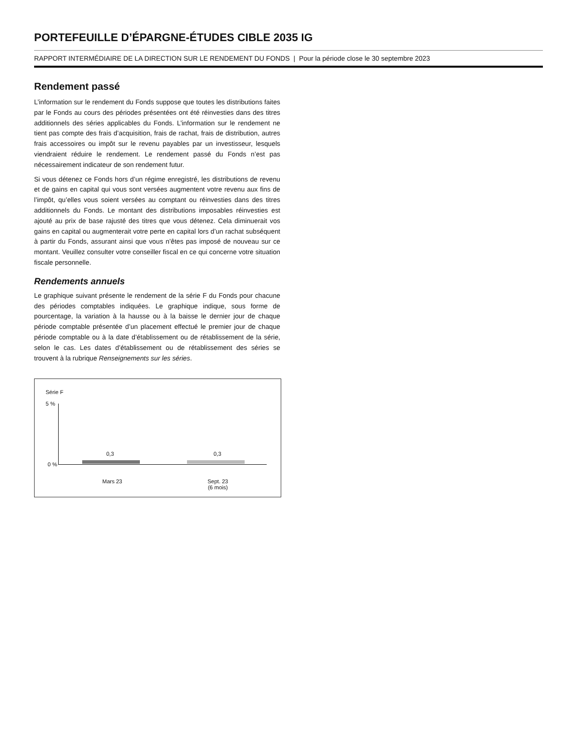PORTEFEUILLE D’ÉPARGNE-ÉTUDES CIBLE 2035 IG
RAPPORT INTERMÉDIAIRE DE LA DIRECTION SUR LE RENDEMENT DU FONDS | Pour la période close le 30 septembre 2023
Rendement passé
L’information sur le rendement du Fonds suppose que toutes les distributions faites par le Fonds au cours des périodes présentées ont été réinvesties dans des titres additionnels des séries applicables du Fonds. L’information sur le rendement ne tient pas compte des frais d’acquisition, frais de rachat, frais de distribution, autres frais accessoires ou impôt sur le revenu payables par un investisseur, lesquels viendraient réduire le rendement. Le rendement passé du Fonds n’est pas nécessairement indicateur de son rendement futur.
Si vous détenez ce Fonds hors d’un régime enregistré, les distributions de revenu et de gains en capital qui vous sont versées augmentent votre revenu aux fins de l’impôt, qu’elles vous soient versées au comptant ou réinvesties dans des titres additionnels du Fonds. Le montant des distributions imposables réinvesties est ajouté au prix de base rajusté des titres que vous détenez. Cela diminuerait vos gains en capital ou augmenterait votre perte en capital lors d’un rachat subséquent à partir du Fonds, assurant ainsi que vous n’êtes pas imposé de nouveau sur ce montant. Veuillez consulter votre conseiller fiscal en ce qui concerne votre situation fiscale personnelle.
Rendements annuels
Le graphique suivant présente le rendement de la série F du Fonds pour chacune des périodes comptables indiquées. Le graphique indique, sous forme de pourcentage, la variation à la hausse ou à la baisse le dernier jour de chaque période comptable présentée d’un placement effectué le premier jour de chaque période comptable ou à la date d’établissement ou de rétablissement de la série, selon le cas. Les dates d’établissement ou de rétablissement des séries se trouvent à la rubrique Renseignements sur les séries.
Série F
5 %
0 %
0,3 0,3
Mars 23
Sept. 23
(6 mois)